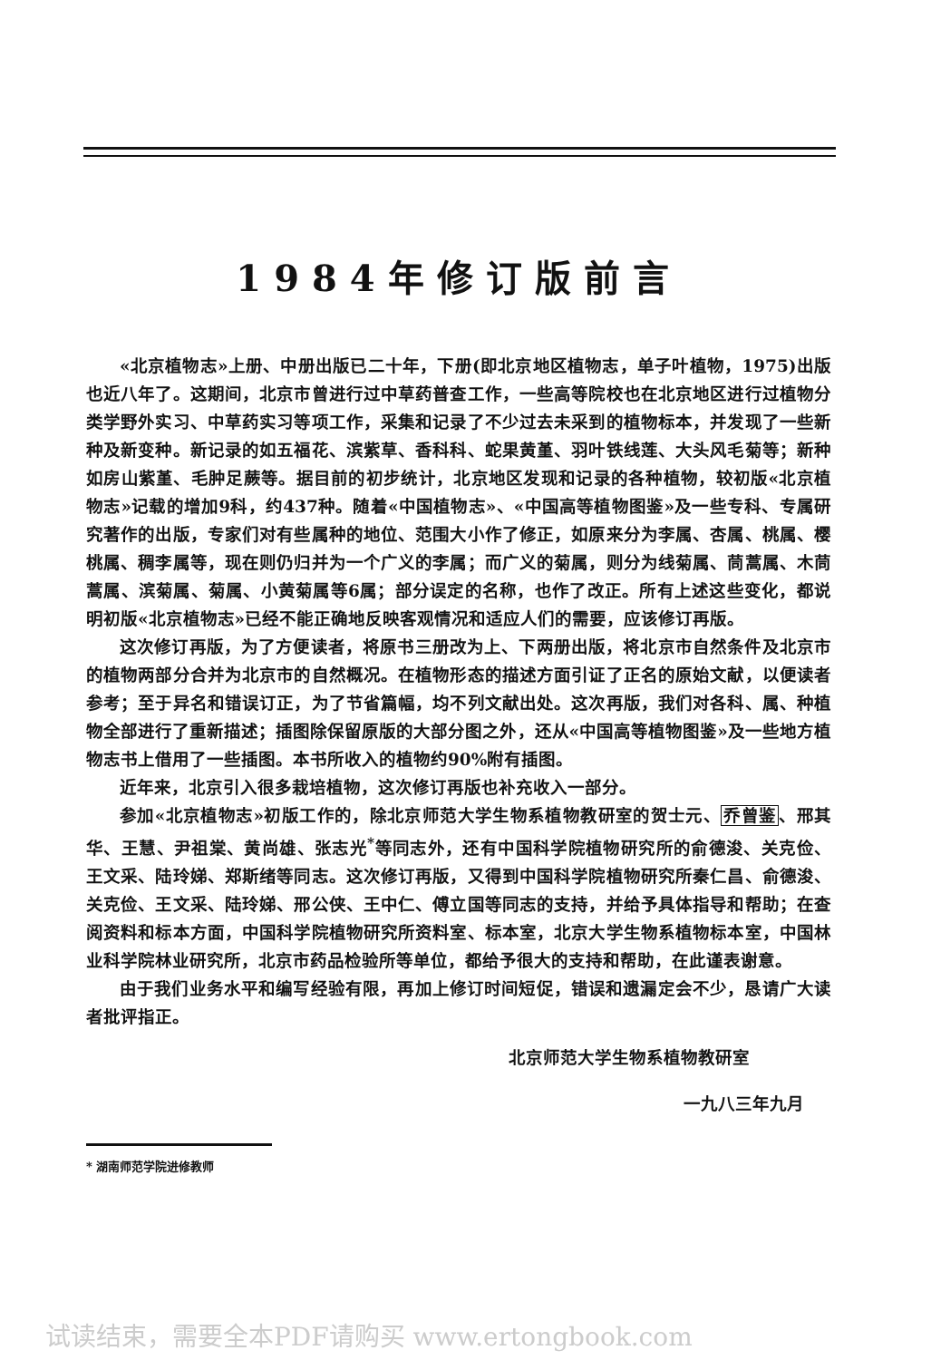1984年修订版前言
«北京植物志»上册、中册出版已二十年，下册(即北京地区植物志，单子叶植物，1975)出版也近八年了。这期间，北京市曾进行过中草药普查工作，一些高等院校也在北京地区进行过植物分类学野外实习、中草药实习等项工作，采集和记录了不少过去未采到的植物标本，并发现了一些新种及新变种。新记录的如五福花、滨紫草、香科科、蛇果黄堇、羽叶铁线莲、大头风毛菊等；新种如房山紫堇、毛肿足蕨等。据目前的初步统计，北京地区发现和记录的各种植物，较初版«北京植物志»记载的增加9科，约437种。随着«中国植物志»、«中国高等植物图鉴»及一些专科、专属研究著作的出版，专家们对有些属种的地位、范围大小作了修正，如原来分为李属、杏属、桃属、樱桃属、稠李属等，现在则仍归并为一个广义的李属；而广义的菊属，则分为线菊属、茼蒿属、木茼蒿属、滨菊属、菊属、小黄菊属等6属；部分误定的名称，也作了改正。所有上述这些变化，都说明初版«北京植物志»已经不能正确地反映客观情况和适应人们的需要，应该修订再版。
这次修订再版，为了方便读者，将原书三册改为上、下两册出版，将北京市自然条件及北京市的植物两部分合并为北京市的自然概况。在植物形态的描述方面引证了正名的原始文献，以便读者参考；至于异名和错误订正，为了节省篇幅，均不列文献出处。这次再版，我们对各科、属、种植物全部进行了重新描述；插图除保留原版的大部分图之外，还从«中国高等植物图鉴»及一些地方植物志书上借用了一些插图。本书所收入的植物约90%附有插图。
近年来，北京引入很多栽培植物，这次修订再版也补充收入一部分。
参加«北京植物志»初版工作的，除北京师范大学生物系植物教研室的贺士元、乔曾鉴、邢其华、王慧、尹祖棠、黄尚雄、张志光<sup>*</sup>等同志外，还有中国科学院植物研究所的俞德浚、关克俭、王文采、陆玲娣、郑斯绪等同志。这次修订再版，又得到中国科学院植物研究所秦仁昌、俞德浚、关克俭、王文采、陆玲娣、邢公侠、王中仁、傅立国等同志的支持，并给予具体指导和帮助；在查阅资料和标本方面，中国科学院植物研究所资料室、标本室，北京大学生物系植物标本室，中国林业科学院林业研究所，北京市药品检验所等单位，都给予很大的支持和帮助，在此谨表谢意。
由于我们业务水平和编写经验有限，再加上修订时间短促，错误和遗漏定会不少，恳请广大读者批评指正。
北京师范大学生物系植物教研室
一九八三年九月
* 湖南师范学院进修教师
试读结束，需要全本PDF请购买 www.ertongbook.com